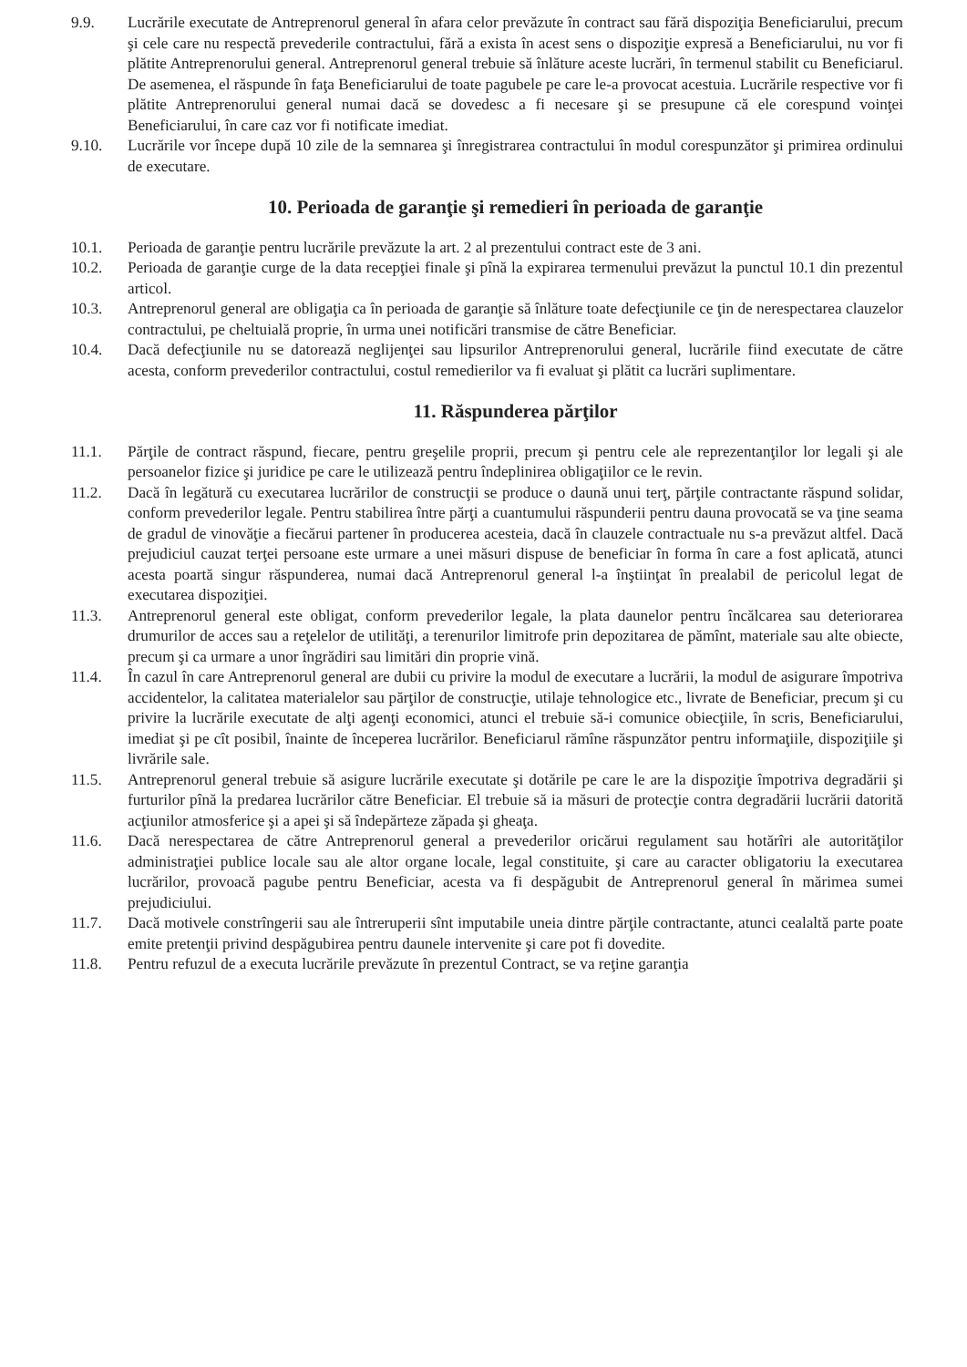9.9. Lucrările executate de Antreprenorul general în afara celor prevăzute în contract sau fără dispoziţia Beneficiarului, precum şi cele care nu respectă prevederile contractului, fără a exista în acest sens o dispoziţie expresă a Beneficiarului, nu vor fi plătite Antreprenorului general. Antreprenorul general trebuie să înlăture aceste lucrări, în termenul stabilit cu Beneficiarul. De asemenea, el răspunde în faţa Beneficiarului de toate pagubele pe care le-a provocat acestuia. Lucrările respective vor fi plătite Antreprenorului general numai dacă se dovedesc a fi necesare şi se presupune că ele corespund voinţei Beneficiarului, în care caz vor fi notificate imediat.
9.10. Lucrările vor începe după 10 zile de la semnarea şi înregistrarea contractului în modul corespunzător şi primirea ordinului de executare.
10. Perioada de garanţie şi remedieri în perioada de garanţie
10.1. Perioada de garanţie pentru lucrările prevăzute la art. 2 al prezentului contract este de 3 ani.
10.2. Perioada de garanţie curge de la data recepţiei finale şi pînă la expirarea termenului prevăzut la punctul 10.1 din prezentul articol.
10.3. Antreprenorul general are obligaţia ca în perioada de garanţie să înlăture toate defecţiunile ce ţin de nerespectarea clauzelor contractului, pe cheltuială proprie, în urma unei notificări transmise de către Beneficiar.
10.4. Dacă defecţiunile nu se datorează neglijenţei sau lipsurilor Antreprenorului general, lucrările fiind executate de către acesta, conform prevederilor contractului, costul remedierilor va fi evaluat şi plătit ca lucrări suplimentare.
11. Răspunderea părţilor
11.1. Părţile de contract răspund, fiecare, pentru greşelile proprii, precum şi pentru cele ale reprezentanţilor lor legali şi ale persoanelor fizice şi juridice pe care le utilizează pentru îndeplinirea obligaţiilor ce le revin.
11.2. Dacă în legătură cu executarea lucrărilor de construcţii se produce o daună unui terţ, părţile contractante răspund solidar, conform prevederilor legale. Pentru stabilirea între părţi a cuantumului răspunderii pentru dauna provocată se va ţine seama de gradul de vinovăţie a fiecărui partener în producerea acesteia, dacă în clauzele contractuale nu s-a prevăzut altfel. Dacă prejudiciul cauzat terţei persoane este urmare a unei măsuri dispuse de beneficiar în forma în care a fost aplicată, atunci acesta poartă singur răspunderea, numai dacă Antreprenorul general l-a înştiinţat în prealabil de pericolul legat de executarea dispoziţiei.
11.3. Antreprenorul general este obligat, conform prevederilor legale, la plata daunelor pentru încălcarea sau deteriorarea drumurilor de acces sau a reţelelor de utilităţi, a terenurilor limitrofe prin depozitarea de pămînt, materiale sau alte obiecte, precum şi ca urmare a unor îngrădiri sau limitări din proprie vină.
11.4. În cazul în care Antreprenorul general are dubii cu privire la modul de executare a lucrării, la modul de asigurare împotriva accidentelor, la calitatea materialelor sau părţilor de construcţie, utilaje tehnologice etc., livrate de Beneficiar, precum şi cu privire la lucrările executate de alţi agenţi economici, atunci el trebuie să-i comunice obiecţiile, în scris, Beneficiarului, imediat şi pe cît posibil, înainte de începerea lucrărilor. Beneficiarul rămîne răspunzător pentru informaţiile, dispoziţiile şi livrările sale.
11.5. Antreprenorul general trebuie să asigure lucrările executate şi dotările pe care le are la dispoziţie împotriva degradării şi furturilor pînă la predarea lucrărilor către Beneficiar. El trebuie să ia măsuri de protecţie contra degradării lucrării datorită acţiunilor atmosferice şi a apei şi să îndepărteze zăpada şi gheaţa.
11.6. Dacă nerespectarea de către Antreprenorul general a prevederilor oricărui regulament sau hotărîri ale autorităţilor administraţiei publice locale sau ale altor organe locale, legal constituite, şi care au caracter obligatoriu la executarea lucrărilor, provoacă pagube pentru Beneficiar, acesta va fi despăgubit de Antreprenorul general în mărimea sumei prejudiciului.
11.7. Dacă motivele constrîngerii sau ale întreruperii sînt imputabile uneia dintre părţile contractante, atunci cealaltă parte poate emite pretenţii privind despăgubirea pentru daunele intervenite şi care pot fi dovedite.
11.8. Pentru refuzul de a executa lucrările prevăzute în prezentul Contract, se va reţine garanţia